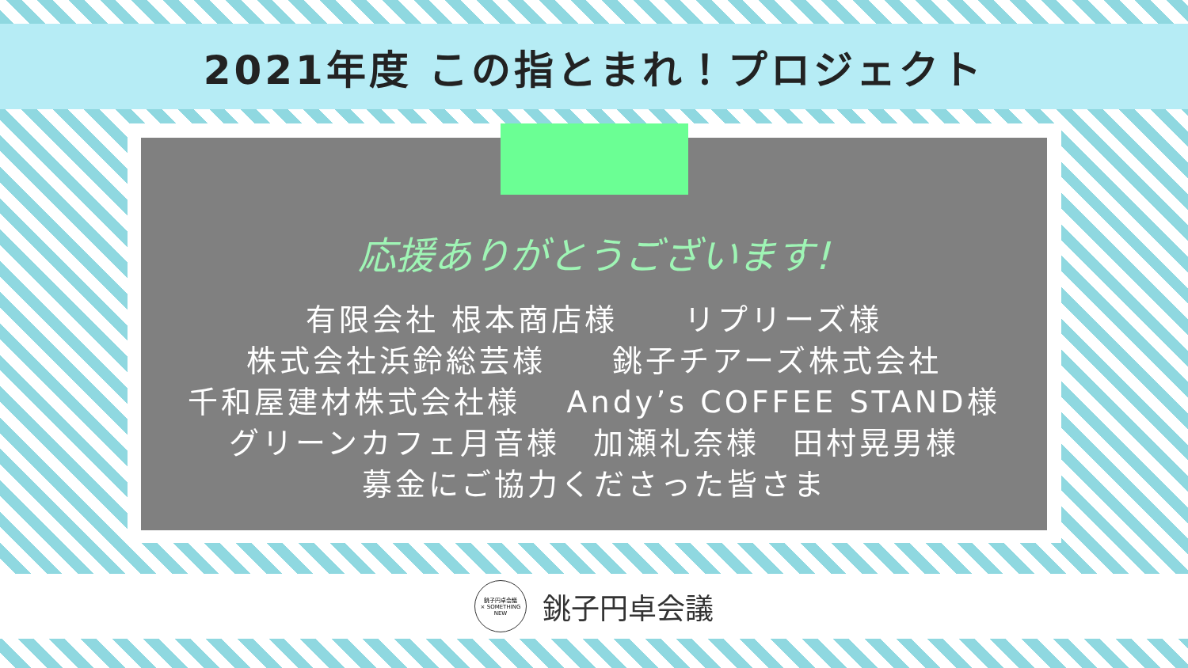2021年度 この指とまれ！プロジェクト
応援ありがとうございます!
有限会社 根本商店様　　リプリーズ様
株式会社浜鈴総芸様　　銚子チアーズ株式会社
千和屋建材株式会社様　 Andy’s COFFEE STAND様
グリーンカフェ月音様　加瀬礼奈様　田村晃男様
募金にご協力くださった皆さま
銚子円卓会議
× SOMETHING NEW
銚子円卓会議